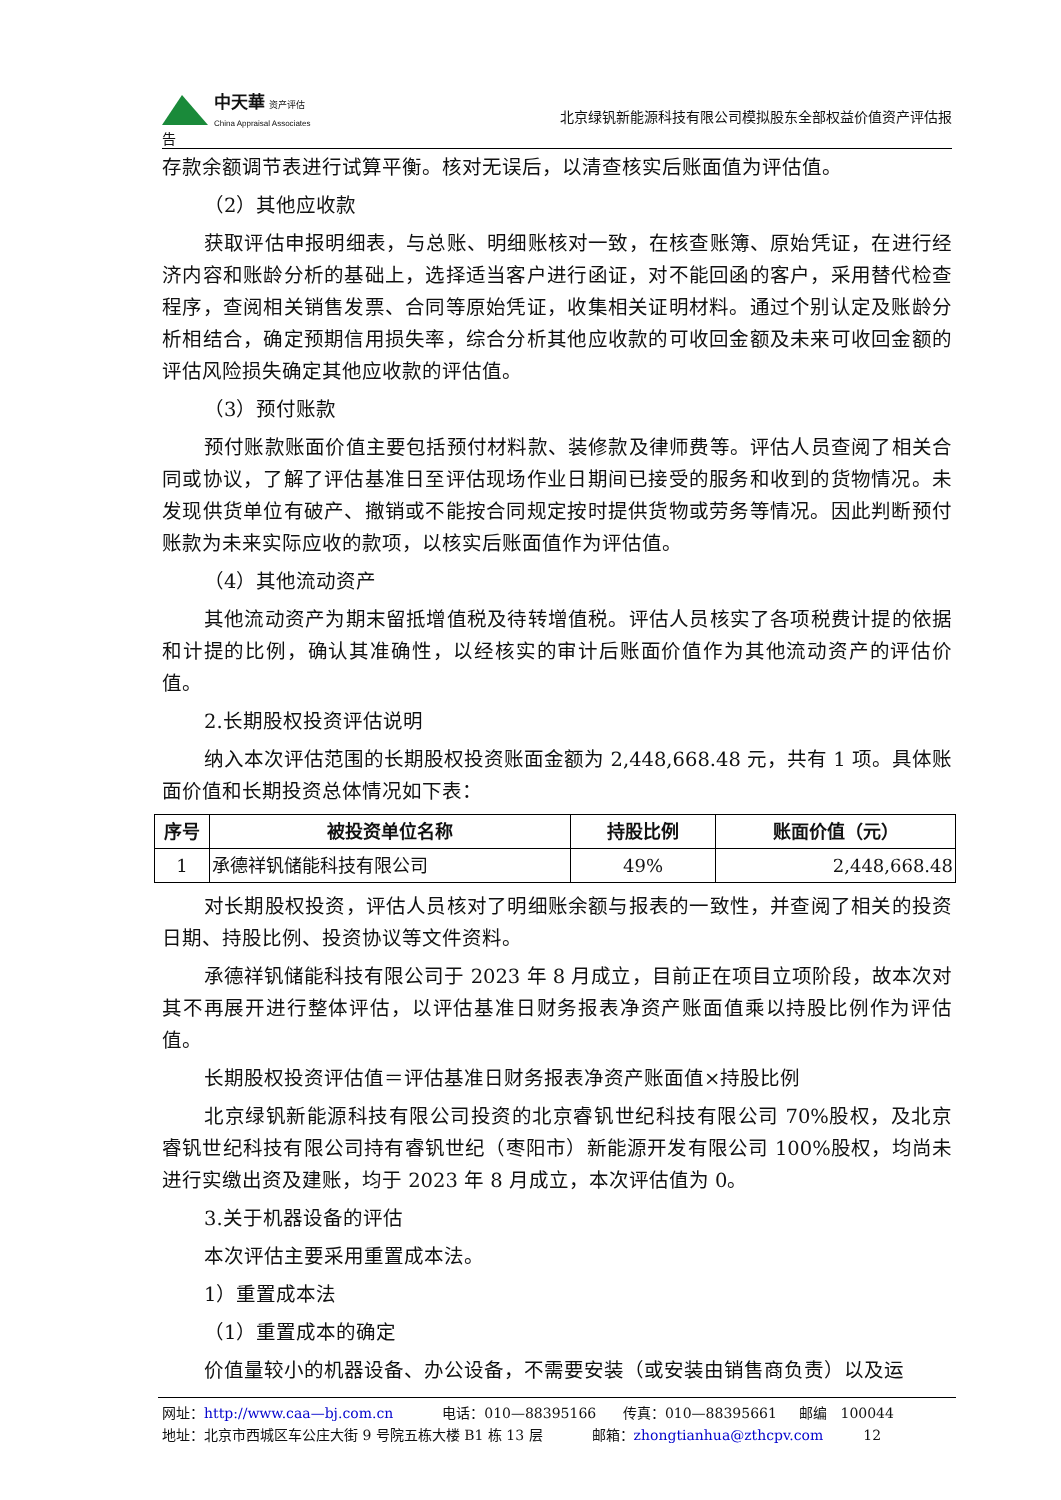中天華 资产评估
China Appraisal Associates
北京绿钒新能源科技有限公司模拟股东全部权益价值资产评估报
告
存款余额调节表进行试算平衡。核对无误后，以清查核实后账面值为评估值。
（2）其他应收款
获取评估申报明细表，与总账、明细账核对一致，在核查账簿、原始凭证，在进行经济内容和账龄分析的基础上，选择适当客户进行函证，对不能回函的客户，采用替代检查程序，查阅相关销售发票、合同等原始凭证，收集相关证明材料。通过个别认定及账龄分析相结合，确定预期信用损失率，综合分析其他应收款的可收回金额及未来可收回金额的评估风险损失确定其他应收款的评估值。
（3）预付账款
预付账款账面价值主要包括预付材料款、装修款及律师费等。评估人员查阅了相关合同或协议，了解了评估基准日至评估现场作业日期间已接受的服务和收到的货物情况。未发现供货单位有破产、撤销或不能按合同规定按时提供货物或劳务等情况。因此判断预付账款为未来实际应收的款项，以核实后账面值作为评估值。
（4）其他流动资产
其他流动资产为期末留抵增值税及待转增值税。评估人员核实了各项税费计提的依据和计提的比例，确认其准确性，以经核实的审计后账面价值作为其他流动资产的评估价值。
2.长期股权投资评估说明
纳入本次评估范围的长期股权投资账面金额为 2,448,668.48 元，共有 1 项。具体账面价值和长期投资总体情况如下表：
| 序号 | 被投资单位名称 | 持股比例 | 账面价值（元） |
| --- | --- | --- | --- |
| 1 | 承德祥钒储能科技有限公司 | 49% | 2,448,668.48 |
对长期股权投资，评估人员核对了明细账余额与报表的一致性，并查阅了相关的投资日期、持股比例、投资协议等文件资料。
承德祥钒储能科技有限公司于 2023 年 8 月成立，目前正在项目立项阶段，故本次对其不再展开进行整体评估，以评估基准日财务报表净资产账面值乘以持股比例作为评估值。
长期股权投资评估值＝评估基准日财务报表净资产账面值×持股比例
北京绿钒新能源科技有限公司投资的北京睿钒世纪科技有限公司 70%股权，及北京睿钒世纪科技有限公司持有睿钒世纪（枣阳市）新能源开发有限公司 100%股权，均尚未进行实缴出资及建账，均于 2023 年 8 月成立，本次评估值为 0。
3.关于机器设备的评估
本次评估主要采用重置成本法。
1）重置成本法
（1）重置成本的确定
价值量较小的机器设备、办公设备，不需要安装（或安装由销售商负责）以及运
网址：http://www.caa—bj.com.cn 电话：010—88395166 传真：010—88395661 邮编 100044
地址：北京市西城区车公庄大街 9 号院五栋大楼 B1 栋 13 层 邮箱：zhongtianhua@zthcpv.com 12